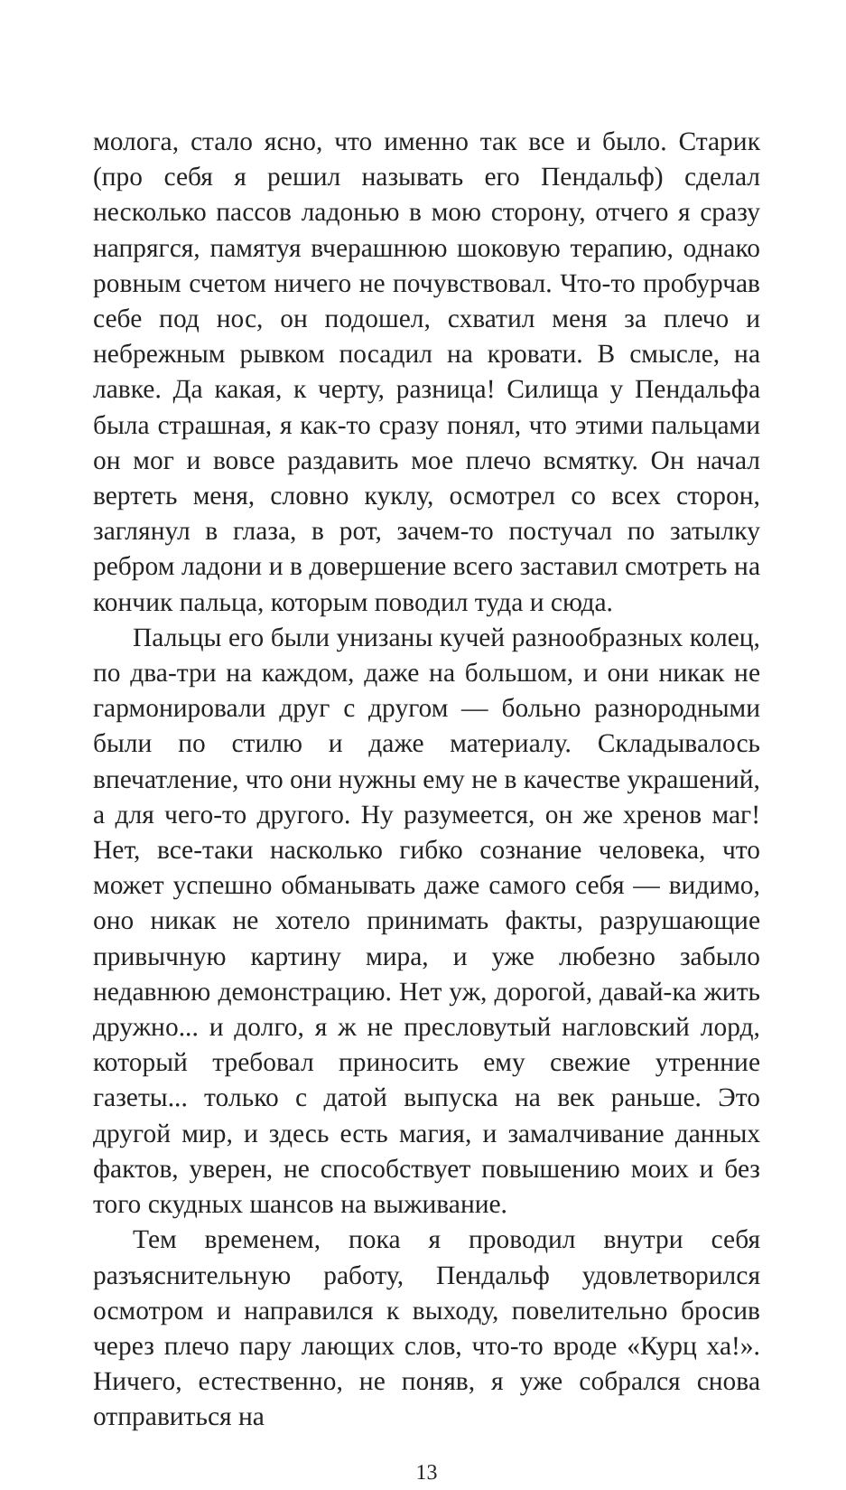молога, стало ясно, что именно так все и было. Старик (про себя я решил называть его Пендальф) сделал несколько пассов ладонью в мою сторону, отчего я сразу напрягся, памятуя вчерашнюю шоковую терапию, однако ровным счетом ничего не почувствовал. Что-то пробурчав себе под нос, он подошел, схватил меня за плечо и небрежным рывком посадил на кровати. В смысле, на лавке. Да какая, к черту, разница! Силища у Пендальфа была страшная, я как-то сразу понял, что этими пальцами он мог и вовсе раздавить мое плечо всмятку. Он начал вертеть меня, словно куклу, осмотрел со всех сторон, заглянул в глаза, в рот, зачем-то постучал по затылку ребром ладони и в довершение всего заставил смотреть на кончик пальца, которым поводил туда и сюда.
Пальцы его были унизаны кучей разнообразных колец, по два-три на каждом, даже на большом, и они никак не гармонировали друг с другом — больно разнородными были по стилю и даже материалу. Складывалось впечатление, что они нужны ему не в качестве украшений, а для чего-то другого. Ну разумеется, он же хренов маг! Нет, все-таки насколько гибко сознание человека, что может успешно обманывать даже самого себя — видимо, оно никак не хотело принимать факты, разрушающие привычную картину мира, и уже любезно забыло недавнюю демонстрацию. Нет уж, дорогой, давай-ка жить дружно... и долго, я ж не пресловутый нагловский лорд, который требовал приносить ему свежие утренние газеты... только с датой выпуска на век раньше. Это другой мир, и здесь есть магия, и замалчивание данных фактов, уверен, не способствует повышению моих и без того скудных шансов на выживание.
Тем временем, пока я проводил внутри себя разъяснительную работу, Пендальф удовлетворился осмотром и направился к выходу, повелительно бросив через плечо пару лающих слов, что-то вроде «Курц ха!». Ничего, естественно, не поняв, я уже собрался снова отправиться на
13